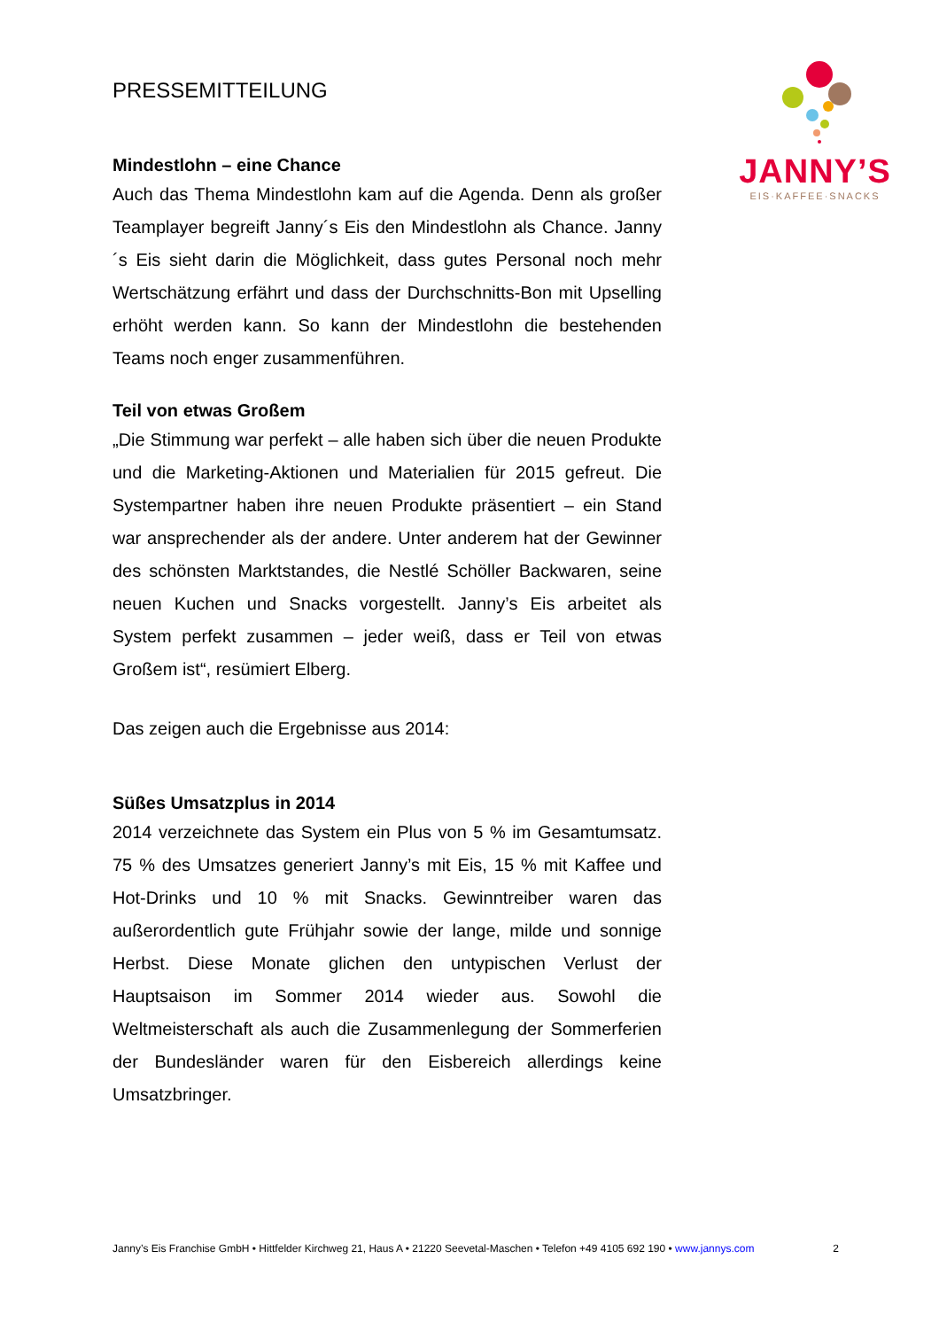JANNY’S
EIS·KAFFEE·SNACKS
PRESSEMITTEILUNG
Mindestlohn – eine Chance
Auch das Thema Mindestlohn kam auf die Agenda. Denn als großer Teamplayer begreift Janny´s Eis den Mindestlohn als Chance. Janny´s Eis sieht darin die Möglichkeit, dass gutes Personal noch mehr Wertschätzung erfährt und dass der Durchschnitts-Bon mit Upselling erhöht werden kann. So kann der Mindestlohn die bestehenden Teams noch enger zusammenführen.
Teil von etwas Großem
„Die Stimmung war perfekt – alle haben sich über die neuen Produkte und die Marketing-Aktionen und Materialien für 2015 gefreut. Die Systempartner haben ihre neuen Produkte präsentiert – ein Stand war ansprechender als der andere. Unter anderem hat der Gewinner des schönsten Marktstandes, die Nestlé Schöller Backwaren, seine neuen Kuchen und Snacks vorgestellt. Janny’s Eis arbeitet als System perfekt zusammen – jeder weiß, dass er Teil von etwas Großem ist“, resümiert Elberg.
Das zeigen auch die Ergebnisse aus 2014:
Süßes Umsatzplus in 2014
2014 verzeichnete das System ein Plus von 5 % im Gesamtumsatz. 75 % des Umsatzes generiert Janny’s mit Eis, 15 % mit Kaffee und Hot-Drinks und 10 % mit Snacks. Gewinntreiber waren das außerordentlich gute Frühjahr sowie der lange, milde und sonnige Herbst. Diese Monate glichen den untypischen Verlust der Hauptsaison im Sommer 2014 wieder aus. Sowohl die Weltmeisterschaft als auch die Zusammenlegung der Sommerferien der Bundesländer waren für den Eisbereich allerdings keine Umsatzbringer.
2 Janny’s Eis Franchise GmbH • Hittfelder Kirchweg 21, Haus A • 21220 Seevetal-Maschen • Telefon +49 4105 692 190 • www.jannys.com